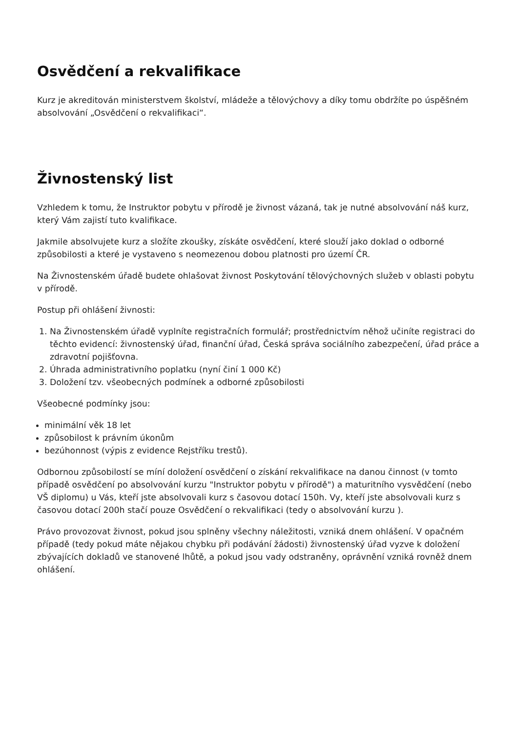Osvědčení a rekvalifikace
Kurz je akreditován ministerstvem školství, mládeže a tělovýchovy a díky tomu obdržíte po úspěšném absolvování „Osvědčení o rekvalifikaci“.
Živnostenský list
Vzhledem k tomu, že Instruktor pobytu v přírodě je živnost vázaná, tak je nutné absolvování náš kurz, který Vám zajistí tuto kvalifikace.
Jakmile absolvujete kurz a složíte zkoušky, získáte osvědčení, které slouží jako doklad o odborné způsobilosti a které je vystaveno s neomezenou dobou platnosti pro území ČR.
Na Živnostenském úřadě budete ohlašovat živnost Poskytování tělovýchovných služeb v oblasti pobytu v přírodě.
Postup při ohlášení živnosti:
1. Na Živnostenském úřadě vyplníte registračních formulář; prostřednictvím něhož učiníte registraci do těchto evidencí: živnostenský úřad, finanční úřad, Česká správa sociálního zabezpečení, úřad práce a zdravotní pojišťovna.
2. Úhrada administrativního poplatku (nyní činí 1 000 Kč)
3. Doložení tzv. všeobecných podmínek a odborné způsobilosti
Všeobecné podmínky jsou:
minimální věk 18 let
způsobilost k právním úkonům
bezúhonnost (výpis z evidence Rejstříku trestů).
Odbornou způsobilostí se míní doložení osvědčení o získání rekvalifikace na danou činnost (v tomto případě osvědčení po absolvování kurzu "Instruktor pobytu v přírodě") a maturitního vysvědčení (nebo VŠ diplomu) u Vás, kteří jste absolvovali kurz s časovou dotací 150h. Vy, kteří jste absolvovali kurz s časovou dotací 200h stačí pouze Osvědčení o rekvalifikaci (tedy o absolvování kurzu ).
Právo provozovat živnost, pokud jsou splněny všechny náležitosti, vzniká dnem ohlášení. V opačném případě (tedy pokud máte nějakou chybku při podávání žádosti) živnostenský úřad vyzve k doložení zbývajících dokladů ve stanovené lhůtě, a pokud jsou vady odstraněny, oprávnění vzniká rovněž dnem ohlášení.